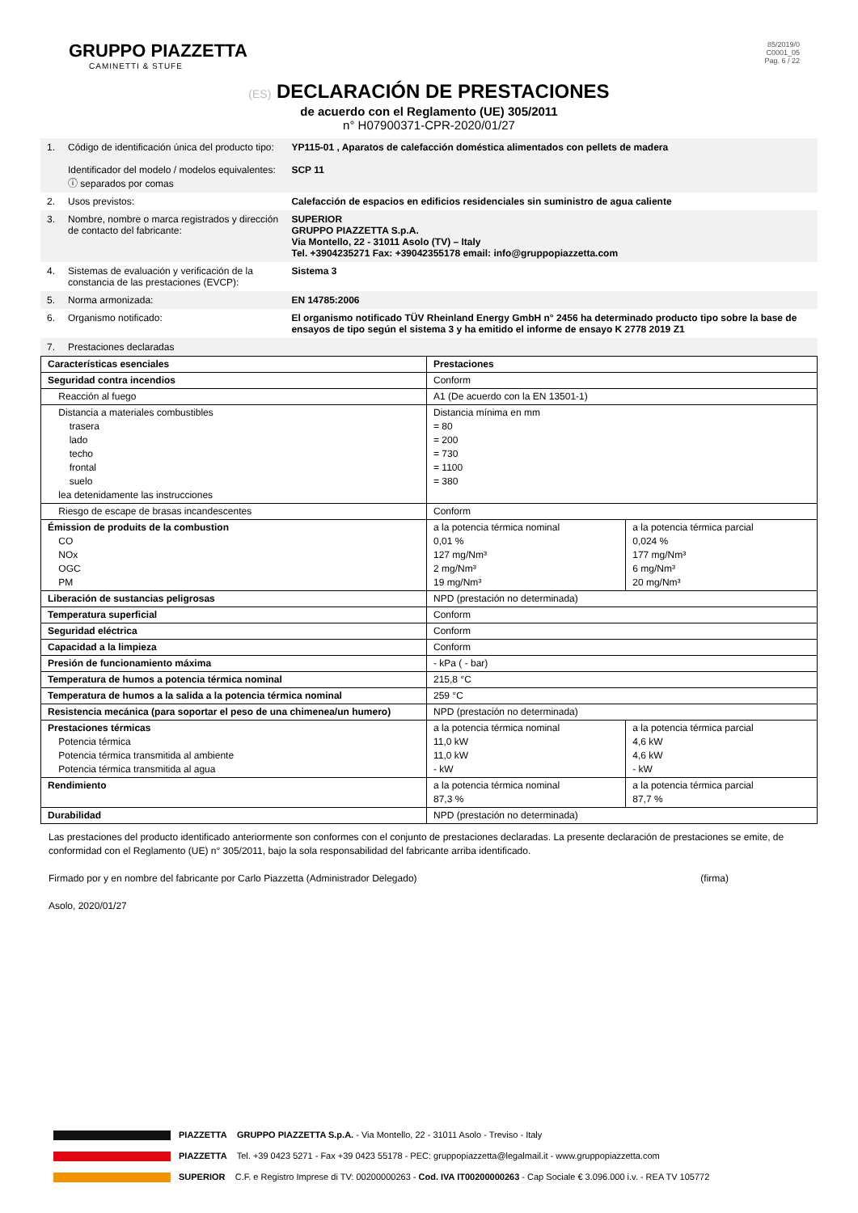GRUPPO PIAZZETTA
CAMINETTI & STUFE
85/2019/0
C0001_05
Pag. 6 / 22
(ES) DECLARACIÓN DE PRESTACIONES
de acuerdo con el Reglamento (UE) 305/2011
n° H07900371-CPR-2020/01/27
| 1. | Código de identificación única del producto tipo: Identificador del modelo / modelos equivalentes: ⓘ separados por comas | YP115-01 , Aparatos de calefacción doméstica alimentados con pellets de madera SCP 11 |
| 2. | Usos previstos: | Calefacción de espacios en edificios residenciales sin suministro de agua caliente |
| 3. | Nombre, nombre o marca registrados y dirección de contacto del fabricante: | SUPERIOR GRUPPO PIAZZETTA S.p.A. Via Montello, 22 - 31011 Asolo (TV) – Italy Tel. +3904235271 Fax: +39042355178 email: info@gruppopiazzetta.com |
| 4. | Sistemas de evaluación y verificación de la constancia de las prestaciones (EVCP): | Sistema 3 |
| 5. | Norma armonizada: | EN 14785:2006 |
| 6. | Organismo notificado: | El organismo notificado TÜV Rheinland Energy GmbH n° 2456 ha determinado producto tipo sobre la base de ensayos de tipo según el sistema 3 y ha emitido el informe de ensayo K 2778 2019 Z1 |
| 7. | Prestaciones declaradas | |
| Características esenciales | Prestaciones | |
| Seguridad contra incendios | Conform | |
| Reacción al fuego | A1 (De acuerdo con la EN 13501-1) | |
| Distancia a materiales combustibles trasera lado techo frontal suelo lea detenidamente las instrucciones | Distancia mínima en mm = 80 = 200 = 730 = 1100 = 380 | |
| Riesgo de escape de brasas incandescentes | Conform | |
| Émission de produits de la combustion CO NOx OGC PM | a la potencia térmica nominal 0,01 % 127 mg/Nm³ 2 mg/Nm³ 19 mg/Nm³ | a la potencia térmica parcial 0,024 % 177 mg/Nm³ 6 mg/Nm³ 20 mg/Nm³ |
| Liberación de sustancias peligrosas | NPD (prestación no determinada) | |
| Temperatura superficial | Conform | |
| Seguridad eléctrica | Conform | |
| Capacidad a la limpieza | Conform | |
| Presión de funcionamiento máxima | - kPa ( - bar) | |
| Temperatura de humos a potencia térmica nominal | 215,8 °C | |
| Temperatura de humos a la salida a la potencia térmica nominal | 259 °C | |
| Resistencia mecánica (para soportar el peso de una chimenea/un humero) | NPD (prestación no determinada) | |
| Prestaciones térmicas Potencia térmica Potencia térmica transmitida al ambiente Potencia térmica transmitida al agua | a la potencia térmica nominal 11,0 kW 11,0 kW - kW | a la potencia térmica parcial 4,6 kW 4,6 kW - kW |
| Rendimiento | a la potencia térmica nominal 87,3 % | a la potencia térmica parcial 87,7 % |
| Durabilidad | NPD (prestación no determinada) | |
Las prestaciones del producto identificado anteriormente son conformes con el conjunto de prestaciones declaradas. La presente declaración de prestaciones se emite, de conformidad con el Reglamento (UE) n° 305/2011, bajo la sola responsabilidad del fabricante arriba identificado.
Firmado por y en nombre del fabricante por Carlo Piazzetta (Administrador Delegado) (firma)
Asolo, 2020/01/27
PIAZZETTA GRUPPO PIAZZETTA S.p.A. - Via Montello, 22 - 31011 Asolo - Treviso - Italy
PIAZZETTA Tel. +39 0423 5271 - Fax +39 0423 55178 - PEC: gruppopiazzetta@legalmail.it - www.gruppopiazzetta.com
SUPERIOR C.F. e Registro Imprese di TV: 00200000263 - Cod. IVA IT00200000263 - Cap Sociale € 3.096.000 i.v. - REA TV 105772